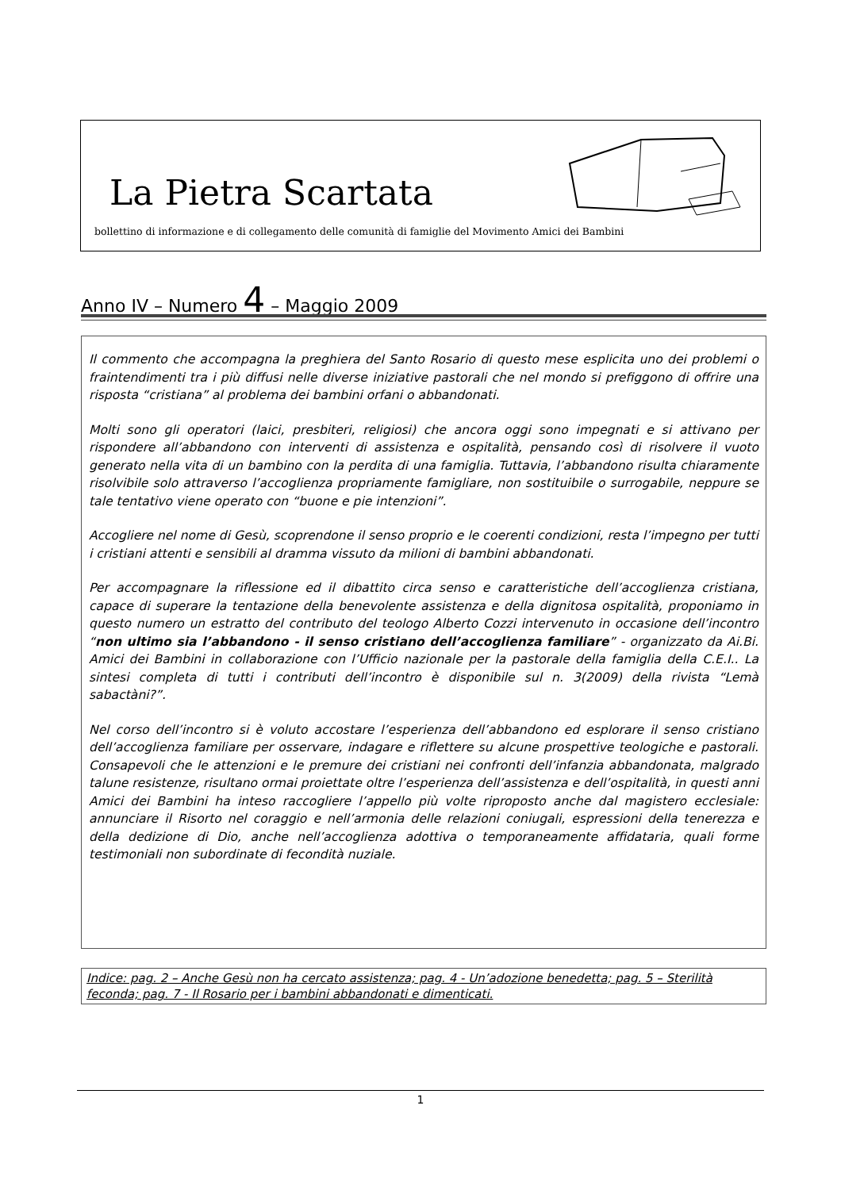La Pietra Scartata
bollettino di informazione e di collegamento delle comunità di famiglie del Movimento Amici dei Bambini
Anno IV – Numero 4 – Maggio 2009
Il commento che accompagna la preghiera del Santo Rosario di questo mese esplicita uno dei problemi o fraintendimenti tra i più diffusi nelle diverse iniziative pastorali che nel mondo si prefiggono di offrire una risposta “cristiana” al problema dei bambini orfani o abbandonati.
Molti sono gli operatori (laici, presbiteri, religiosi) che ancora oggi sono impegnati e si attivano per rispondere all’abbandono con interventi di assistenza e ospitalità, pensando così di risolvere il vuoto generato nella vita di un bambino con la perdita di una famiglia. Tuttavia, l’abbandono risulta chiaramente risolvibile solo attraverso l’accoglienza propriamente famigliare, non sostituibile o surrogabile, neppure se tale tentativo viene operato con “buone e pie intenzioni”.
Accogliere nel nome di Gesù, scoprendone il senso proprio e le coerenti condizioni, resta l’impegno per tutti i cristiani attenti e sensibili al dramma vissuto da milioni di bambini abbandonati.
Per accompagnare la riflessione ed il dibattito circa senso e caratteristiche dell’accoglienza cristiana, capace di superare la tentazione della benevolente assistenza e della dignitosa ospitalità, proponiamo in questo numero un estratto del contributo del teologo Alberto Cozzi intervenuto in occasione dell’incontro “non ultimo sia l’abbandono - il senso cristiano dell’accoglienza familiare” - organizzato da Ai.Bi. Amici dei Bambini in collaborazione con l’Ufficio nazionale per la pastorale della famiglia della C.E.I.. La sintesi completa di tutti i contributi dell’incontro è disponibile sul n. 3(2009) della rivista “Lemà sabactàni?”.
Nel corso dell’incontro si è voluto accostare l’esperienza dell’abbandono ed esplorare il senso cristiano dell’accoglienza familiare per osservare, indagare e riflettere su alcune prospettive teologiche e pastorali. Consapevoli che le attenzioni e le premure dei cristiani nei confronti dell’infanzia abbandonata, malgrado talune resistenze, risultano ormai proiettate oltre l’esperienza dell’assistenza e dell’ospitalità, in questi anni Amici dei Bambini ha inteso raccogliere l’appello più volte riproposto anche dal magistero ecclesiale: annunciare il Risorto nel coraggio e nell’armonia delle relazioni coniugali, espressioni della tenerezza e della dedizione di Dio, anche nell’accoglienza adottiva o temporaneamente affidataria, quali forme testimoniali non subordinate di fecondità nuziale.
Indice: pag. 2 – Anche Gesù non ha cercato assistenza; pag. 4 - Un’adozione benedetta; pag. 5 – Sterilità feconda; pag. 7 - Il Rosario per i bambini abbandonati e dimenticati.
1